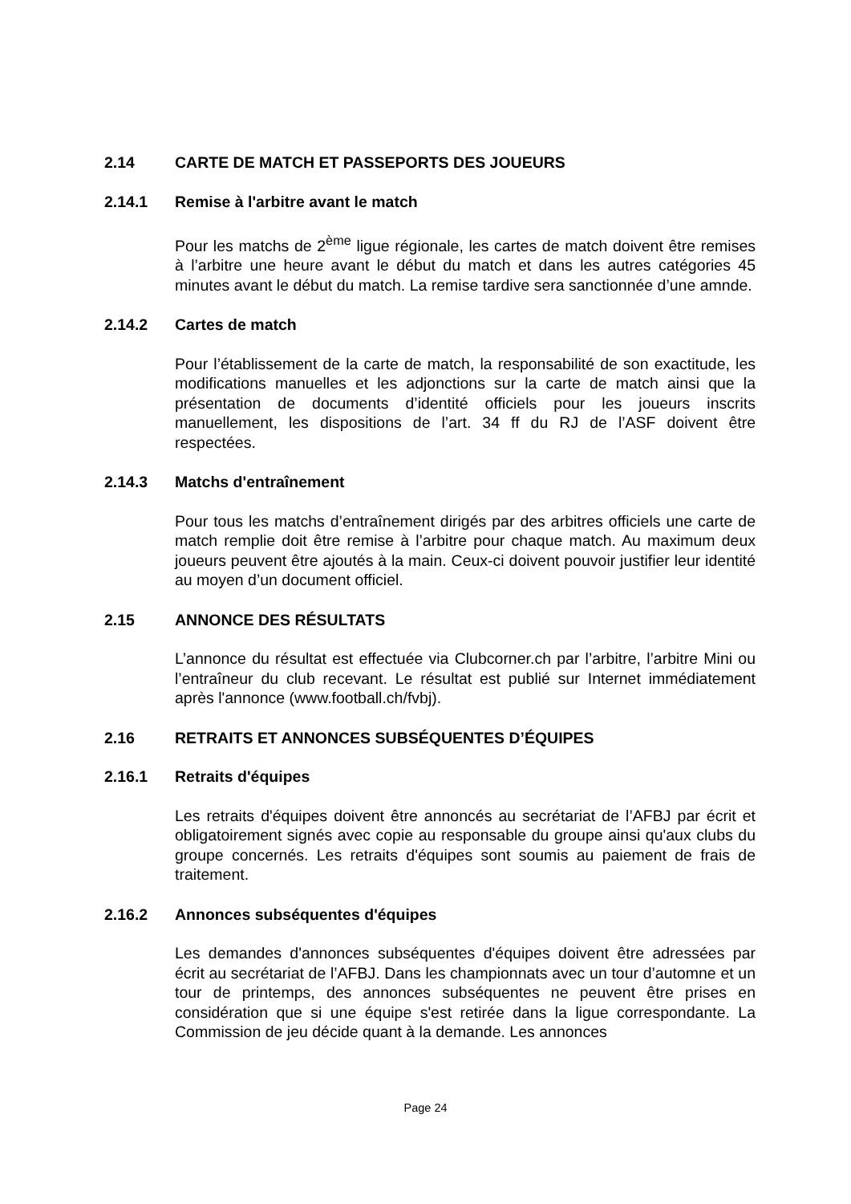2.14 CARTE DE MATCH ET PASSEPORTS DES JOUEURS
2.14.1 Remise à l'arbitre avant le match
Pour les matchs de 2<sup>ème</sup> ligue régionale, les cartes de match doivent être remises à l’arbitre une heure avant le début du match et dans les autres catégories 45 minutes avant le début du match. La remise tardive sera sanctionnée d’une amnde.
2.14.2 Cartes de match
Pour l’établissement de la carte de match, la responsabilité de son exactitude, les modifications manuelles et les adjonctions sur la carte de match ainsi que la présentation de documents d’identité officiels pour les joueurs inscrits manuellement, les dispositions de l’art. 34 ff du RJ de l’ASF doivent être respectées.
2.14.3 Matchs d'entraînement
Pour tous les matchs d’entraînement dirigés par des arbitres officiels une carte de match remplie doit être remise à l’arbitre pour chaque match. Au maximum deux joueurs peuvent être ajoutés à la main. Ceux-ci doivent pouvoir justifier leur identité au moyen d’un document officiel.
2.15 ANNONCE DES RÉSULTATS
L’annonce du résultat est effectuée via Clubcorner.ch par l’arbitre, l’arbitre Mini ou l’entraîneur du club recevant. Le résultat est publié sur Internet immédiatement après l'annonce (www.football.ch/fvbj).
2.16 RETRAITS ET ANNONCES SUBSÉQUENTES D’ÉQUIPES
2.16.1 Retraits d'équipes
Les retraits d'équipes doivent être annoncés au secrétariat de l’AFBJ par écrit et obligatoirement signés avec copie au responsable du groupe ainsi qu'aux clubs du groupe concernés. Les retraits d'équipes sont soumis au paiement de frais de traitement.
2.16.2 Annonces subséquentes d'équipes
Les demandes d'annonces subséquentes d'équipes doivent être adressées par écrit au secrétariat de l’AFBJ. Dans les championnats avec un tour d’automne et un tour de printemps, des annonces subséquentes ne peuvent être prises en considération que si une équipe s'est retirée dans la ligue correspondante. La Commission de jeu décide quant à la demande. Les annonces
Page 24